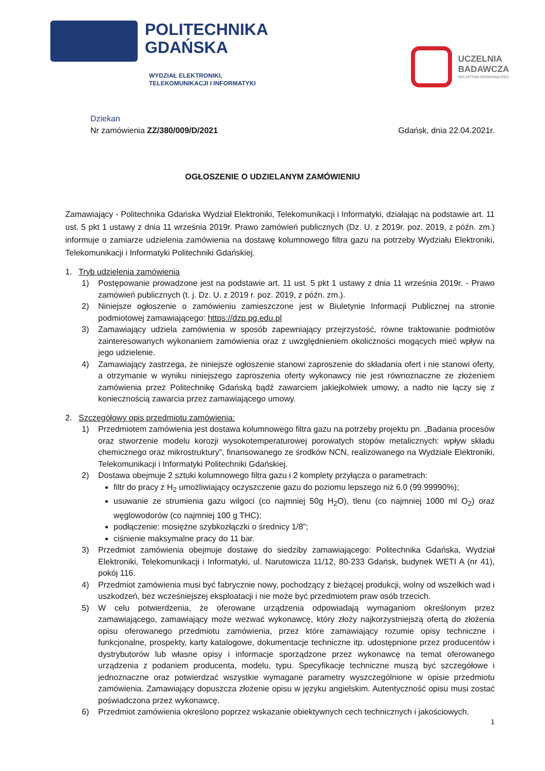POLITECHNIKA
GDAŃSKA
WYDZIAŁ ELEKTRONIKI,
TELEKOMUNIKACJI I INFORMATYKI
UCZELNIA
BADAWCZA
INICJATYWA DOSKONAŁOŚCI
Dziekan
Nr zamówienia ZZ/380/009/D/2021 Gdańsk, dnia 22.04.2021r.
OGŁOSZENIE O UDZIELANYM ZAMÓWIENIU
Zamawiający - Politechnika Gdańska Wydział Elektroniki, Telekomunikacji i Informatyki, działając na podstawie art. 11 ust. 5 pkt 1 ustawy z dnia 11 września 2019r. Prawo zamówień publicznych (Dz. U. z 2019r. poz. 2019, z późn. zm.) informuje o zamiarze udzielenia zamówienia na dostawę kolumnowego filtra gazu na potrzeby Wydziału Elektroniki, Telekomunikacji i Informatyki Politechniki Gdańskiej.
1. Tryb udzielenia zamówienia
1) Postępowanie prowadzone jest na podstawie art. 11 ust. 5 pkt 1 ustawy z dnia 11 września 2019r. - Prawo zamówień publicznych (t. j. Dz. U. z 2019 r. poz. 2019, z późn. zm.).
2) Niniejsze ogłoszenie o zamówieniu zamieszczone jest w Biuletynie Informacji Publicznej na stronie podmiotowej zamawiającego: https://dzp.pg.edu.pl
3) Zamawiający udziela zamówienia w sposób zapewniający przejrzystość, równe traktowanie podmiotów zainteresowanych wykonaniem zamówienia oraz z uwzględnieniem okoliczności mogących mieć wpływ na jego udzielenie.
4) Zamawiający zastrzega, że niniejsze ogłoszenie stanowi zaproszenie do składania ofert i nie stanowi oferty, a otrzymanie w wyniku niniejszego zaproszenia oferty wykonawcy nie jest równoznaczne ze złożeniem zamówienia przez Politechnikę Gdańską bądź zawarciem jakiejkolwiek umowy, a nadto nie łączy się z koniecznością zawarcia przez zamawiającego umowy.
2. Szczegółowy opis przedmiotu zamówienia:
1) Przedmiotem zamówienia jest dostawa kolumnowego filtra gazu na potrzeby projektu pn. „Badania procesów oraz stworzenie modelu korozji wysokotemperaturowej porowatych stopów metalicznych: wpływ składu chemicznego oraz mikrostruktury”, finansowanego ze środków NCN, realizowanego na Wydziale Elektroniki, Telekomunikacji i Informatyki Politechniki Gdańskiej.
2) Dostawa obejmuje 2 sztuki kolumnowego filtra gazu i 2 komplety przyłącza o parametrach:
filtr do pracy z H<sub>2</sub> umożliwiający oczyszczenie gazu do poziomu lepszego niż 6.0 (99.99990%);
usuwanie ze strumienia gazu wilgoci (co najmniej 50g H<sub>2</sub>O), tlenu (co najmniej 1000 ml O<sub>2</sub>) oraz węglowodorów (co najmniej 100 g THC);
podłączenie: mosiężne szybkozłączki o średnicy 1/8”;
ciśnienie maksymalne pracy do 11 bar.
3) Przedmiot zamówienia obejmuje dostawę do siedziby zamawiającego: Politechnika Gdańska, Wydział Elektroniki, Telekomunikacji i Informatyki, ul. Narutowicza 11/12, 80-233 Gdańsk, budynek WETI A (nr 41), pokój 116.
4) Przedmiot zamówienia musi być fabrycznie nowy, pochodzący z bieżącej produkcji, wolny od wszelkich wad i uszkodzeń, bez wcześniejszej eksploatacji i nie może być przedmiotem praw osób trzecich.
5) W celu potwierdzenia, że oferowane urządzenia odpowiadają wymaganiom określonym przez zamawiającego, zamawiający może wezwać wykonawcę, który złoży najkorzystniejszą ofertą do złożenia opisu oferowanego przedmiotu zamówienia, przez które zamawiający rozumie opisy techniczne i funkcjonalne, prospekty, karty katalogowe, dokumentacje techniczne itp. udostępnione przez producentów i dystrybutorów lub własne opisy i informacje sporządzone przez wykonawcę na temat oferowanego urządzenia z podaniem producenta, modelu, typu. Specyfikacje techniczne muszą być szczegółowe i jednoznaczne oraz potwierdzać wszystkie wymagane parametry wyszczególnione w opisie przedmiotu zamówienia. Zamawiający dopuszcza złożenie opisu w języku angielskim. Autentyczność opisu musi zostać poświadczona przez wykonawcę.
6) Przedmiot zamówienia określono poprzez wskazanie obiektywnych cech technicznych i jakościowych.
1